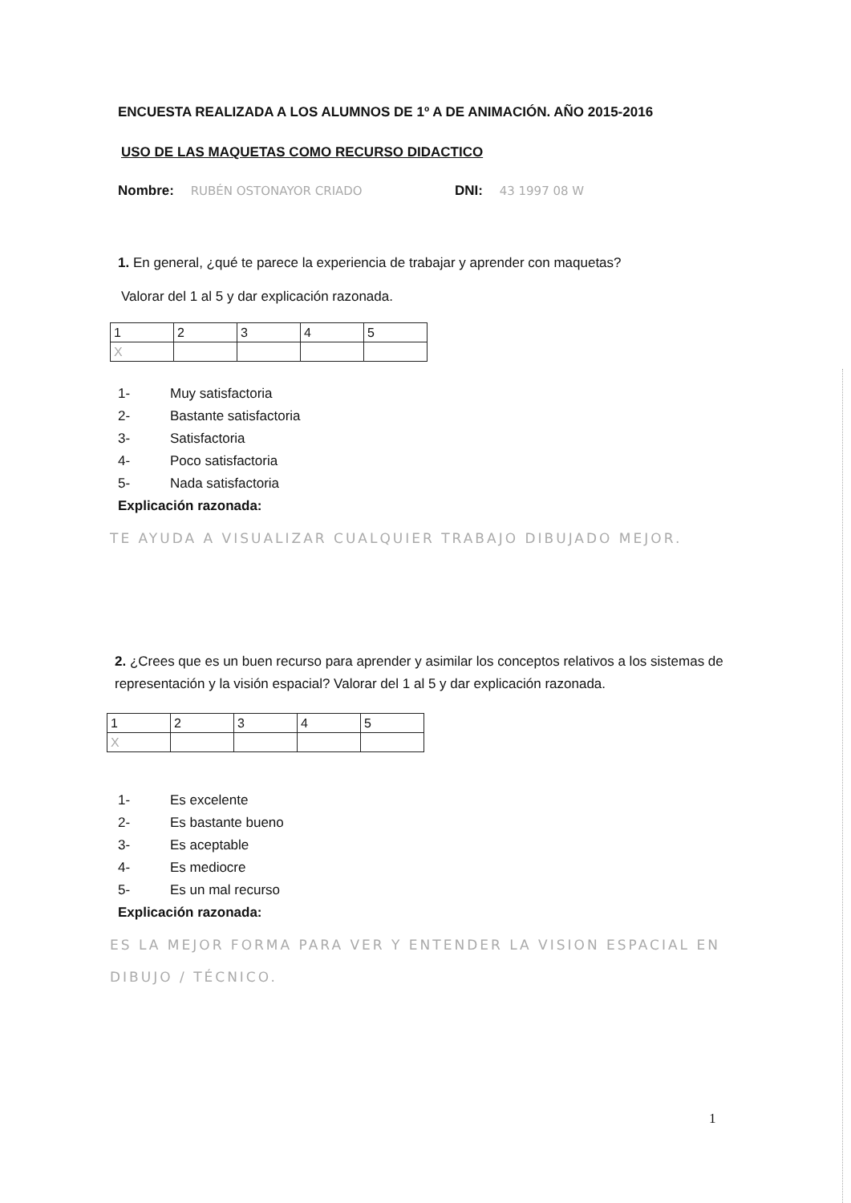ENCUESTA REALIZADA A LOS ALUMNOS DE 1º A DE ANIMACIÓN. AÑO 2015-2016
USO DE LAS MAQUETAS COMO RECURSO DIDACTICO
Nombre: RUBÉN OSTONAYOR CRIADO DNI: 43 1997 08 W
1. En general, ¿qué te parece la experiencia de trabajar y aprender con maquetas?
Valorar del 1 al 5 y dar explicación razonada.
| 1 | 2 | 3 | 4 | 5 |
| X | | | | |
1- Muy satisfactoria
2- Bastante satisfactoria
3- Satisfactoria
4- Poco satisfactoria
5- Nada satisfactoria
Explicación razonada:
TE AYUDA A VISUALIZAR CUALQUIER TRABAJO DIBUJADO MEJOR.
2. ¿Crees que es un buen recurso para aprender y asimilar los conceptos relativos a los sistemas de representación y la visión espacial? Valorar del 1 al 5 y dar explicación razonada.
| 1 | 2 | 3 | 4 | 5 |
| X | | | | |
1- Es excelente
2- Es bastante bueno
3- Es aceptable
4- Es mediocre
5- Es un mal recurso
Explicación razonada:
ES LA MEJOR FORMA PARA VER Y ENTENDER LA VISION ESPACIAL EN DIBUJO / TÉCNICO.
1